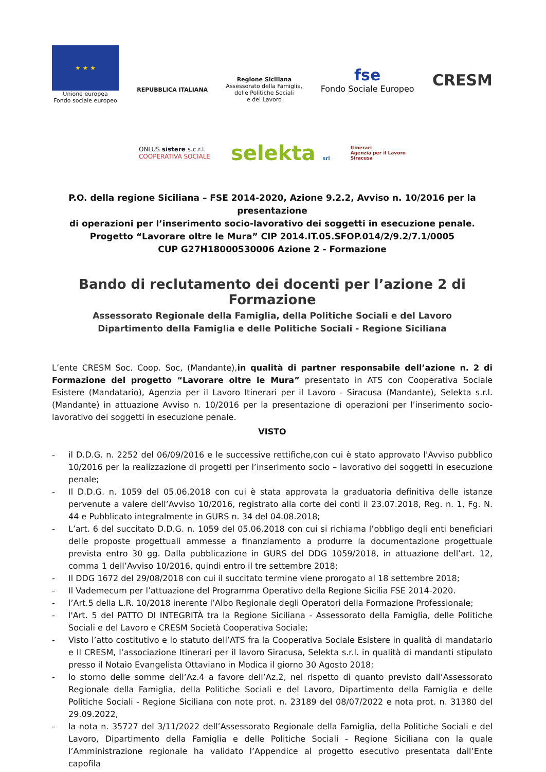★ ★ ★
Unione europea
Fondo sociale europeo
REPUBBLICA ITALIANA
Regione Siciliana
Assessorato della Famiglia,
delle Politiche Sociali
e del Lavoro
fse
Fondo Sociale Europeo
CRESM
ONLUS sistere s.c.r.l.
COOPERATIVA SOCIALE
selekta srl
Itinerari
Agenzia per il Lavoro
Siracusa
P.O. della regione Siciliana – FSE 2014-2020, Azione 9.2.2, Avviso n. 10/2016 per la presentazione
di operazioni per l’inserimento socio-lavorativo dei soggetti in esecuzione penale.
Progetto “Lavorare oltre le Mura” CIP 2014.IT.05.SFOP.014/2/9.2/7.1/0005
CUP G27H18000530006 Azione 2 - Formazione
Bando di reclutamento dei docenti per l’azione 2 di Formazione
Assessorato Regionale della Famiglia, della Politiche Sociali e del Lavoro
Dipartimento della Famiglia e delle Politiche Sociali - Regione Siciliana
L’ente CRESM Soc. Coop. Soc, (Mandante),in qualità di partner responsabile dell’azione n. 2 di Formazione del progetto “Lavorare oltre le Mura” presentato in ATS con Cooperativa Sociale Esistere (Mandatario), Agenzia per il Lavoro Itinerari per il Lavoro - Siracusa (Mandante), Selekta s.r.l. (Mandante) in attuazione Avviso n. 10/2016 per la presentazione di operazioni per l’inserimento socio-lavorativo dei soggetti in esecuzione penale.
VISTO
- il D.D.G. n. 2252 del 06/09/2016 e le successive rettifiche,con cui è stato approvato l'Avviso pubblico 10/2016 per la realizzazione di progetti per l’inserimento socio – lavorativo dei soggetti in esecuzione penale;
- Il D.D.G. n. 1059 del 05.06.2018 con cui è stata approvata la graduatoria definitiva delle istanze pervenute a valere dell’Avviso 10/2016, registrato alla corte dei conti il 23.07.2018, Reg. n. 1, Fg. N. 44 e Pubblicato integralmente in GURS n. 34 del 04.08.2018;
- L’art. 6 del succitato D.D.G. n. 1059 del 05.06.2018 con cui si richiama l’obbligo degli enti beneficiari delle proposte progettuali ammesse a finanziamento a produrre la documentazione progettuale prevista entro 30 gg. Dalla pubblicazione in GURS del DDG 1059/2018, in attuazione dell’art. 12, comma 1 dell’Avviso 10/2016, quindi entro il tre settembre 2018;
- Il DDG 1672 del 29/08/2018 con cui il succitato termine viene prorogato al 18 settembre 2018;
- Il Vademecum per l’attuazione del Programma Operativo della Regione Sicilia FSE 2014-2020.
- l’Art.5 della L.R. 10/2018 inerente l’Albo Regionale degli Operatori della Formazione Professionale;
- l'Art. 5 del PATTO DI INTEGRITÀ tra la Regione Siciliana - Assessorato della Famiglia, delle Politiche Sociali e del Lavoro e CRESM Società Cooperativa Sociale;
- Visto l’atto costitutivo e lo statuto dell’ATS fra la Cooperativa Sociale Esistere in qualità di mandatario e Il CRESM, l’associazione Itinerari per il lavoro Siracusa, Selekta s.r.l. in qualità di mandanti stipulato presso il Notaio Evangelista Ottaviano in Modica il giorno 30 Agosto 2018;
- lo storno delle somme dell’Az.4 a favore dell’Az.2, nel rispetto di quanto previsto dall’Assessorato Regionale della Famiglia, della Politiche Sociali e del Lavoro, Dipartimento della Famiglia e delle Politiche Sociali - Regione Siciliana con note prot. n. 23189 del 08/07/2022 e nota prot. n. 31380 del 29.09.2022,
- la nota n. 35727 del 3/11/2022 dell’Assessorato Regionale della Famiglia, della Politiche Sociali e del Lavoro, Dipartimento della Famiglia e delle Politiche Sociali - Regione Siciliana con la quale l’Amministrazione regionale ha validato l’Appendice al progetto esecutivo presentata dall’Ente capofila